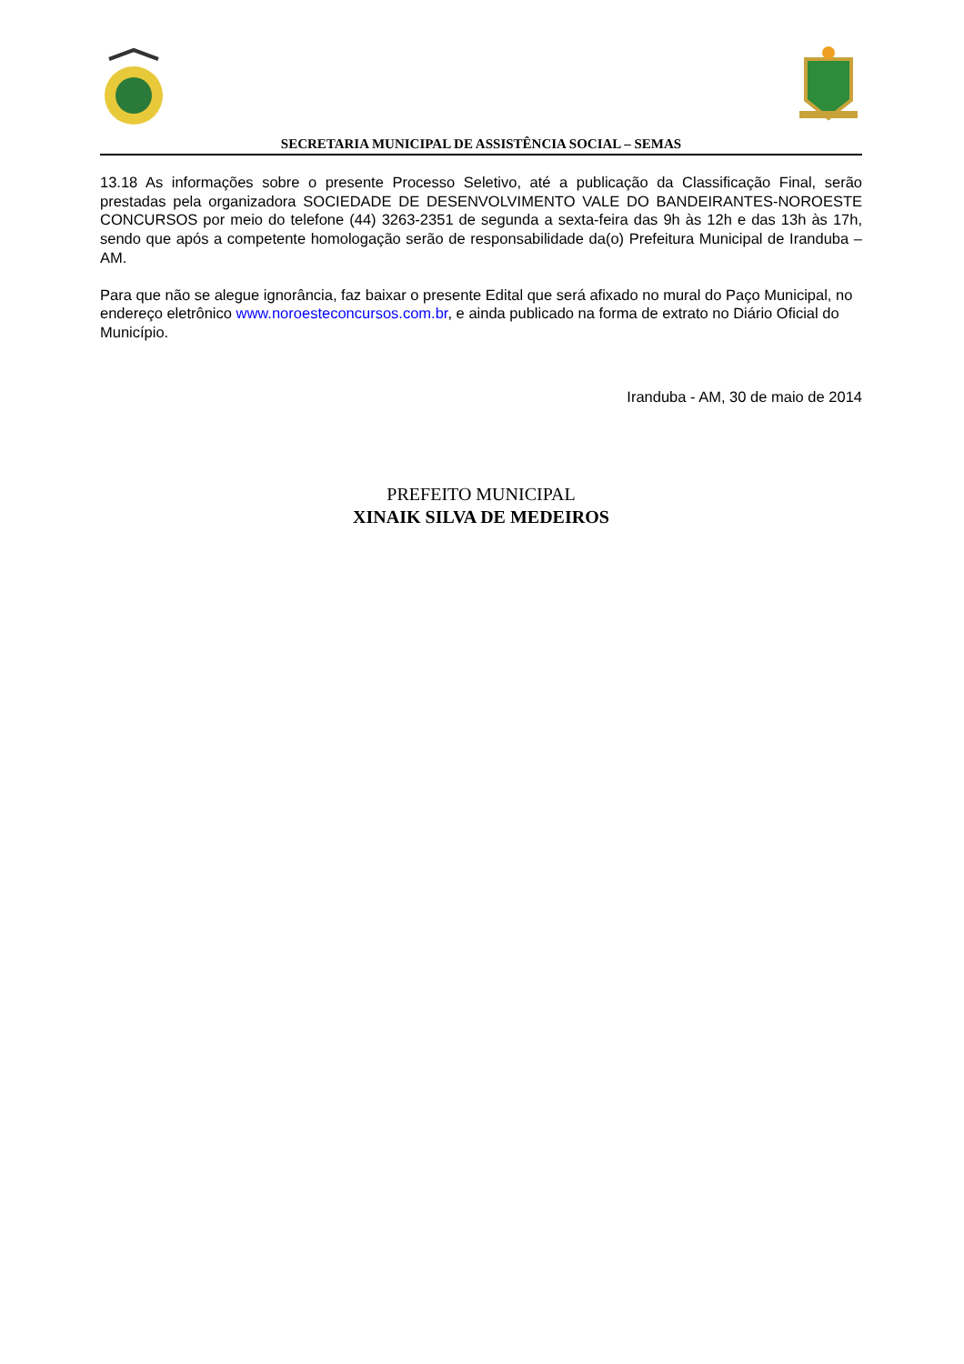SECRETARIA MUNICIPAL DE ASSISTÊNCIA SOCIAL – SEMAS
13.18 As informações sobre o presente Processo Seletivo, até a publicação da Classificação Final, serão prestadas pela organizadora SOCIEDADE DE DESENVOLVIMENTO VALE DO BANDEIRANTES-NOROESTE CONCURSOS por meio do telefone (44) 3263-2351 de segunda a sexta-feira das 9h às 12h e das 13h às 17h, sendo que após a competente homologação serão de responsabilidade da(o) Prefeitura Municipal de Iranduba – AM.
Para que não se alegue ignorância, faz baixar o presente Edital que será afixado no mural do Paço Municipal, no endereço eletrônico www.noroesteconcursos.com.br, e ainda publicado na forma de extrato no Diário Oficial do Município.
Iranduba - AM, 30 de maio de 2014
PREFEITO MUNICIPAL
XINAIK SILVA DE MEDEIROS